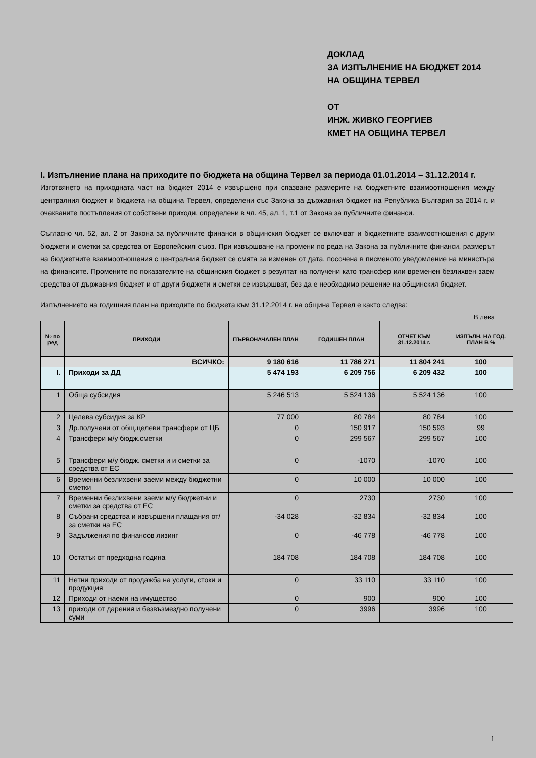ДОКЛАД
ЗА ИЗПЪЛНЕНИЕ НА БЮДЖЕТ 2014
НА ОБЩИНА ТЕРВЕЛ
ОТ
ИНЖ. ЖИВКО ГЕОРГИЕВ
КМЕТ НА ОБЩИНА ТЕРВЕЛ
I. Изпълнение плана на приходите по бюджета на община Тервел за периода 01.01.2014 – 31.12.2014 г.
Изготвянето на приходната част на бюджет 2014 е извършено при спазване размерите на бюджетните взаимоотношения между централния бюджет и бюджета на община Тервел, определени със Закона за държавния бюджет на Република България за 2014 г. и очакваните постъпления от собствени приходи, определени в чл. 45, ал. 1, т.1 от Закона за публичните финанси.
Съгласно чл. 52, ал. 2 от Закона за публичните финанси в общинския бюджет се включват и бюджетните взаимоотношения с други бюджети и сметки за средства от Европейския съюз. При извършване на промени по реда на Закона за публичните финанси, размерът на бюджетните взаимоотношения с централния бюджет се смята за изменен от дата, посочена в писменото уведомление на министъра на финансите. Промените по показателите на общинския бюджет в резултат на получени като трансфер или временен безлихвен заем средства от държавния бюджет и от други бюджети и сметки се извършват, без да е необходимо решение на общинския бюджет.
Изпълнението на годишния план на приходите по бюджета към 31.12.2014 г. на община Тервел е както следва:
В лева
| № по ред | ПРИХОДИ | ПЪРВОНАЧАЛЕН ПЛАН | ГОДИШЕН ПЛАН | ОТЧЕТ КЪМ 31.12.2014 г. | ИЗПЪЛН. НА ГОД. ПЛАН В % |
| --- | --- | --- | --- | --- | --- |
| | ВСИЧКО: | 9 180 616 | 11 786 271 | 11 804 241 | 100 |
| I. | Приходи за ДД | 5 474 193 | 6 209 756 | 6 209 432 | 100 |
| 1 | Обща субсидия | 5 246 513 | 5 524 136 | 5 524 136 | 100 |
| 2 | Целева субсидия за КР | 77 000 | 80 784 | 80 784 | 100 |
| 3 | Др.получени от общ.целеви трансфери от ЦБ | 0 | 150 917 | 150 593 | 99 |
| 4 | Трансфери м/у бюдж.сметки | 0 | 299 567 | 299 567 | 100 |
| 5 | Трансфери м/у бюдж. сметки и и сметки за средства от ЕС | 0 | -1070 | -1070 | 100 |
| 6 | Временни безлихвени заеми между бюджетни сметки | 0 | 10 000 | 10 000 | 100 |
| 7 | Временни безлихвени заеми м/у бюджетни и сметки за средства от ЕС | 0 | 2730 | 2730 | 100 |
| 8 | Събрани средства и извършени плащания от/за сметки на ЕС | -34 028 | -32 834 | -32 834 | 100 |
| 9 | Задължения по финансов лизинг | 0 | -46 778 | -46 778 | 100 |
| 10 | Остатък от предходна година | 184 708 | 184 708 | 184 708 | 100 |
| 11 | Нетни приходи от продажба на услуги, стоки и продукция | 0 | 33 110 | 33 110 | 100 |
| 12 | Приходи от наеми на имущество | 0 | 900 | 900 | 100 |
| 13 | приходи от дарения и безвъзмездно получени суми | 0 | 3996 | 3996 | 100 |
1